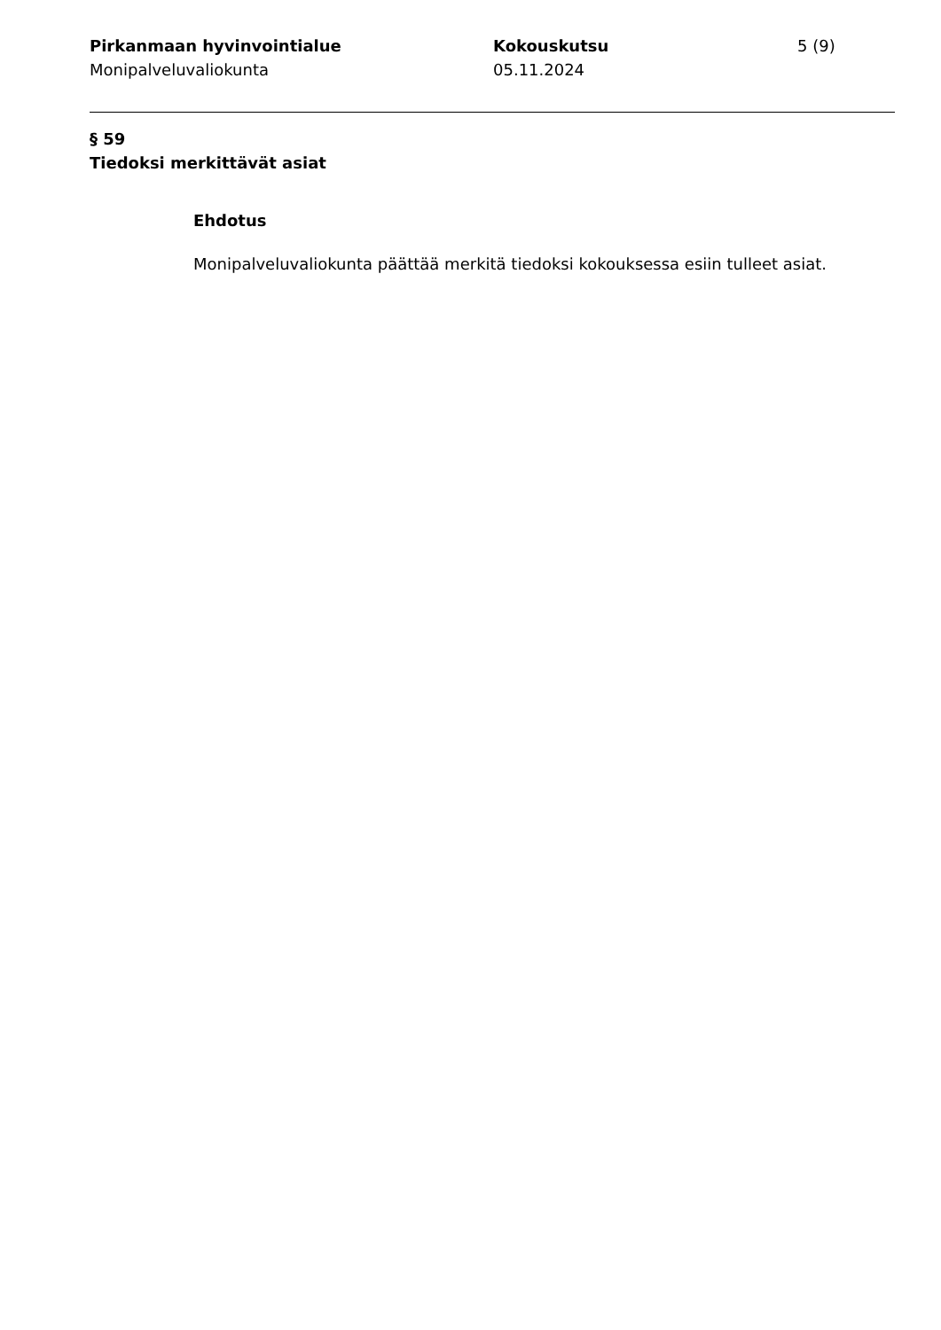Pirkanmaan hyvinvointialue
Monipalveluvaliokunta
Kokouskutsu
05.11.2024
5 (9)
§ 59
Tiedoksi merkittävät asiat
Ehdotus
Monipalveluvaliokunta päättää merkitä tiedoksi kokouksessa esiin tulleet asiat.